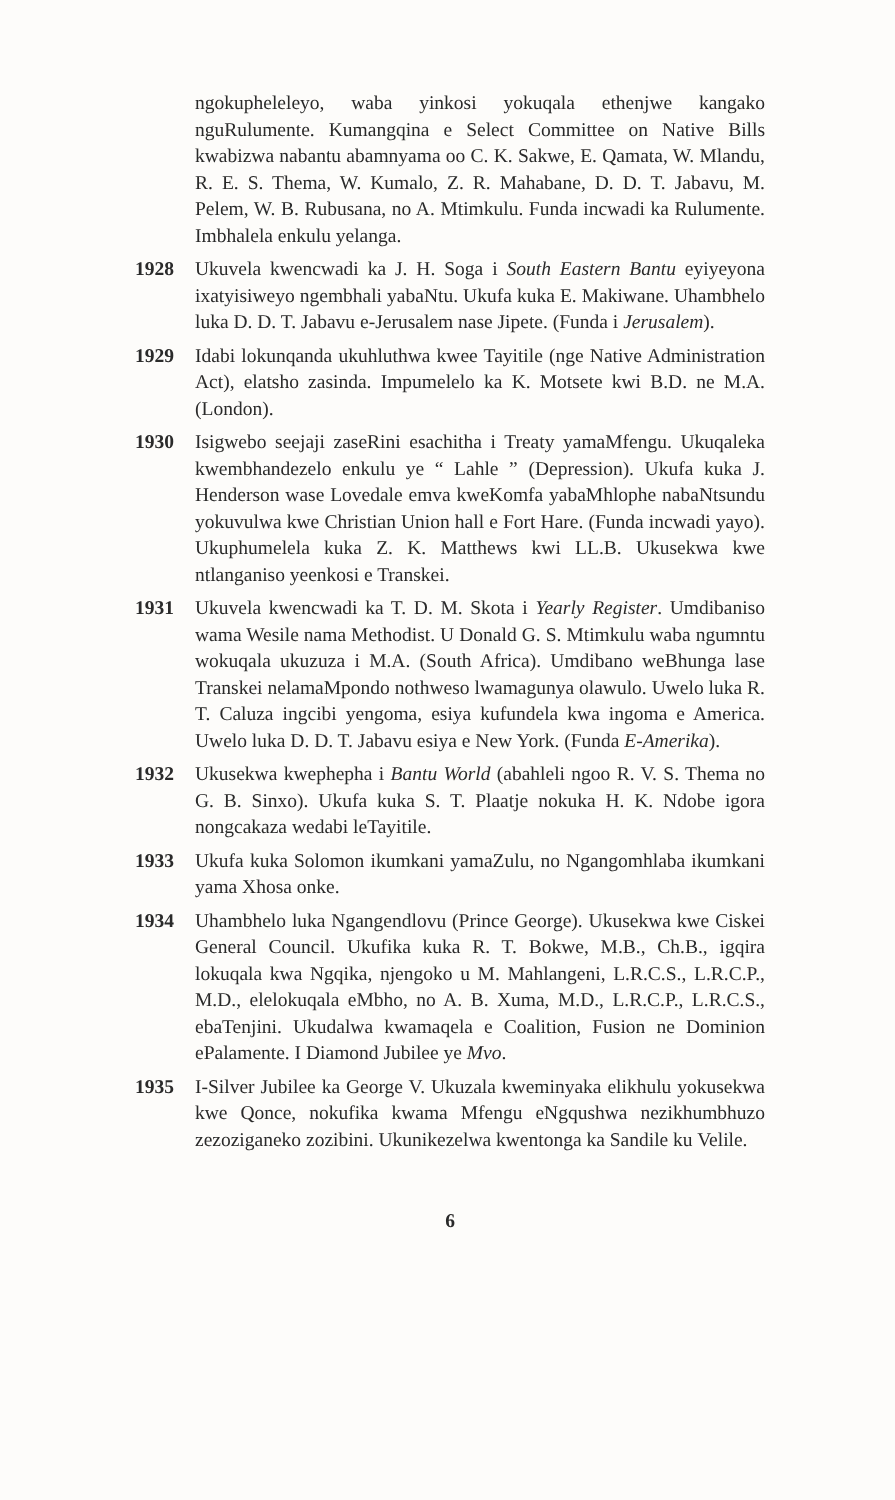ngokupheleleyo, waba yinkosi yokuqala ethenjwe kangako nguRulumente. Kumangqina e Select Committee on Native Bills kwabizwa nabantu abamnyama oo C. K. Sakwe, E. Qamata, W. Mlandu, R. E. S. Thema, W. Kumalo, Z. R. Mahabane, D. D. T. Jabavu, M. Pelem, W. B. Rubusana, no A. Mtimkulu. Funda incwadi ka Rulumente. Imbhalela enkulu yelanga.
1928 Ukuvela kwencwadi ka J. H. Soga i South Eastern Bantu eyiyeyona ixatyisiweyo ngembhali yabaNtu. Ukufa kuka E. Makiwane. Uhambhelo luka D. D. T. Jabavu e-Jerusalem nase Jipete. (Funda i Jerusalem).
1929 Idabi lokunqanda ukuhluthwa kwee Tayitile (nge Native Administration Act), elatsho zasinda. Impumelelo ka K. Motsete kwi B.D. ne M.A. (London).
1930 Isigwebo seejaji zaseRini esachitha i Treaty yamaMfengu. Ukuqaleka kwembhandezelo enkulu ye “ Lahle ” (Depression). Ukufa kuka J. Henderson wase Lovedale emva kweKomfa yabaMhlophe nabaNtsundu yokuvulwa kwe Christian Union hall e Fort Hare. (Funda incwadi yayo). Ukuphumelela kuka Z. K. Matthews kwi LL.B. Ukusekwa kwe ntlanganiso yeenkosi e Transkei.
1931 Ukuvela kwencwadi ka T. D. M. Skota i Yearly Register. Umdibaniso wama Wesile nama Methodist. U Donald G. S. Mtimkulu waba ngumntu wokuqala ukuzuza i M.A. (South Africa). Umdibano weBhunga lase Transkei nelamaMpondo nothweso lwamagunya olawulo. Uwelo luka R. T. Caluza ingcibi yengoma, esiya kufundela kwa ingoma e America. Uwelo luka D. D. T. Jabavu esiya e New York. (Funda E-Amerika).
1932 Ukusekwa kwephepha i Bantu World (abahleli ngoo R. V. S. Thema no G. B. Sinxo). Ukufa kuka S. T. Plaatje nokuka H. K. Ndobe igora nongcakaza wedabi leTayitile.
1933 Ukufa kuka Solomon ikumkani yamaZulu, no Ngangomhlaba ikumkani yama Xhosa onke.
1934 Uhambhelo luka Ngangendlovu (Prince George). Ukusekwa kwe Ciskei General Council. Ukufika kuka R. T. Bokwe, M.B., Ch.B., igqira lokuqala kwa Ngqika, njengoko u M. Mahlangeni, L.R.C.S., L.R.C.P., M.D., elelokuqala eMbho, no A. B. Xuma, M.D., L.R.C.P., L.R.C.S., ebaTenjini. Ukudalwa kwamaqela e Coalition, Fusion ne Dominion ePalamente. I Diamond Jubilee ye Mvo.
1935 I-Silver Jubilee ka George V. Ukuzala kweminyaka elikhulu yokusekwa kwe Qonce, nokufika kwama Mfengu eNgqushwa nezikhumbhuzo zezoziganeko zozibini. Ukunikezelwa kwentonga ka Sandile ku Velile.
6